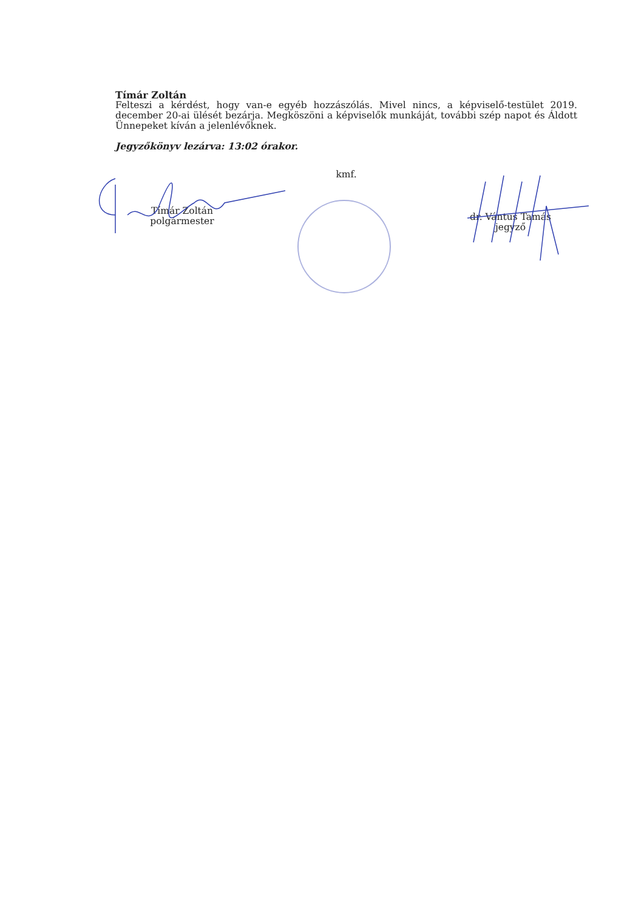Tímár Zoltán
Felteszi a kérdést, hogy van-e egyéb hozzászólás. Mivel nincs, a képviselő-testület 2019. december 20-ai ülését bezárja. Megköszöni a képviselők munkáját, további szép napot és Áldott Ünnepeket kíván a jelenlévőknek.
Jegyzőkönyv lezárva: 13:02 órakor.
Tímár Zoltán
polgármester
kmf.
dr. Vántus Tamás
jegyző